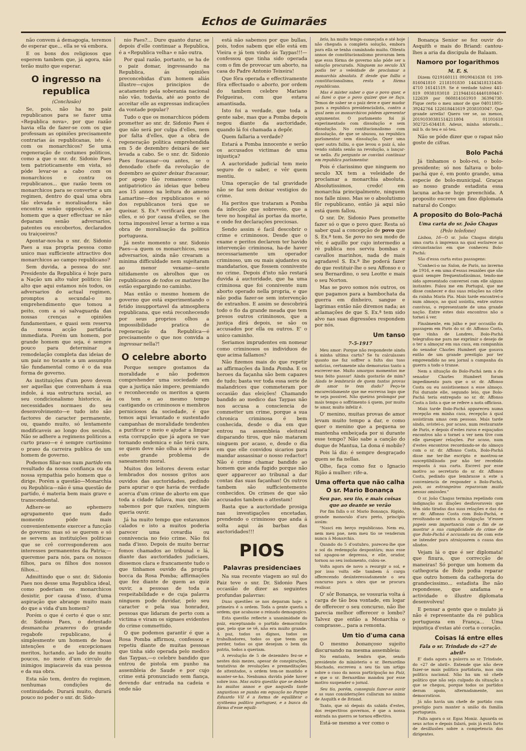Echos de Guimarães
não convem á demagogia, teremos de esperar que... ella se vá embora.
E os bons dos religiosos que esperem tambem que, já agora, não terão muito que esperar.
O ingresso na republica
(Conclusão)
Se, pois, não ha no paiz republicanos para se fazer uma «Republica nova», por que razão havia ella de fazer-se com os que professam as opiniões precisamente contrarias ás republicanas, isto é, com os monarchicos? Se uma regeneração de costumes politicos, como a que o snr. dr. Sidonio Paes tem patrioticamente em vista, só póde levar-se a cabo com os monarchicos e contra os republicanos... que razão teem os monarchicos para se converter a um regimen, dentro do qual uma obra tão elevada e moralisadora não encontra senão opposições, e ao homem que a quer effectuar se não deparam senão adversarios, patentes ou encobertos, declarados ou traiçoeiros?
Apontar-nos-ha o snr. dr. Sidonio Paes a sua propria pessoa como unico mas sufficiente attractivo dos monarchicos ao campo republicano?
Sem duvida, a pessoa do snr. Presidente da Republica é hoje para a Nação um alto valor politico; tão alto que aqui estamos nós todos, os adversarios do actual regimen, promptos a secundal-o no emprehendimento que tomou a peito, com a só salvaguarda das nossas crenças e opiniões fundamentaes, e quasi sem reserva da nossa acção partidaria immediata. Porém um homem, por grande homem que seja, é sempre pouco para determinar a remodelação completa das ideias de um paiz no tocante a um assumpto tão fundamental como é o da sua forma de governo.
As instituições d'um povo devem ser aquellas que convenham á sua indole, á sua estructura social, ao seu condicionalismo historico, ás necessidades normaes do seu desenvolvimento—e tudo isto são factores de caracter permanente, ou, quando muito, só lentamente modificaveis ao longo dos seculos. Não se adhere a regimens politicos a curto praso—e é sempre curtissimo o praso da carreira publica de um homem de governo.
Podemos filiar-nos num partido em resultado da nossa confiança ou da nossa sympathia pelo homem que o dirige. Porém a questão—Monarchia ou Republica—não é uma questão de partido, é materia bem mais grave e transcendental.
Adhere-se ao ephemero agrupamento que num dado momento póde mais convenientemente exercer a funcção de governo; mas só se querem e só se servem as instituições politicas que se crê corresponderem aos interesses permanentes da Patria;—queremse para nós, para os nossos filhos, para os filhos dos nossos filhos...
Admittindo que o snr. dr. Sidonio Paes nos desse uma Republica ideal, como poderiam os monarchicos desistir, por causa d'isso, d'uma aspiração que abrange muito mais do que a vida d'um homem?
Porém o que é certo é que o snr. dr. Sidonio Paes, o detestado desmancha prazeres do grande regabofe republicano, é simplesmente um homem de boas intenções e de excepcionaes meritos, luctando, ao lado de muito poucos, no meio d'um circulo de inimigos impiacaveis da sua pessoa e da sua obra.
Esta não tem, dentro do regimen, nenhumas condições de continuidade. Durará muito, durará pouco no poder o snr. dr. Sido-
nio Paes?... Dure quanto durar, se depois d'elle continuar a Republica, é a «Republica velha» e não outra.
Por qual razão, portanto, se ha de o paiz domar, ingressando na Republica, ás opiniões preconcebidas d'um homem aliás illustre—cujos principios de acatamento pela soberania nacional não vão, todavia, até ao ponto de acceitar elle as expressas indicações da vontade popular?
Tudo o que os monarchicos pódem prometter ao snr. dr. Sidonio Paes é que não será por culpa d'elles, nem por falta d'elles, que a obra de regeneração politica emprehendida em 5 de dezembro deixará de ser levada a cabo. Se o snr. dr. Sidonio Paes fracassar—ou antes, se o denodado chefe da revolução de dezembro se quizer deixar fracassar, por apego tão romanesco como antipatriotico ás ideias que bebeu aos 15 annos na leitura do ameno Lamartine—dos republicanos e só dos republicanos terá que se queixar. S. Ex.ª verificará que com elles, e só por causa d'elles, se lhe torna impossivel levar a termo a sua obra de moralisação da politica portugueza.
Já neste momento o snr. Sidonio Paes—a quem os monarchicos, seus adversarios, ainda não crearam a minima difficuldade nem sujeitaram ao menor vexame—sente nitidamente os abrolhos que os republicanos de todos os matizes lhe estão espargindo no caminho.
Mas então o mesmo homem de governo que está experimentando o fetido insupportavel da atmosphera republicana, que está reconhecendo por seus proprios olhos a impossibilidade pratica de regeneração da Republica—é precisamente o que nos convida a ingressar nella?!
O celebre aborto
Porque sempre gostamos da moralidade e não podemos comprehender uma sociedade em que a justiça não impere, premiando e reconhecendo os meritos a quem os tem e ao mesmo tempo castigando os criminosos e membros perniciosos da sociedade, é que temos aqui levantado e sustentado campanhas de moralidade tendentes a purificar o meio e ajudar a limpar esta corrupção que já agora se vae tornando endemica e não terá cura, se quem deve não olha a sério para este grande problema de saneamento moral.
Muitos dos leitores devem estar lembrados dos nossos gritos aos ouvidos das auctoridades, pedindo para apurar o que havia de verdade acerca d'um crime de aborto em que toda a cidade fallava, mas que, não sabemos por que razões, ninguem queria ouvir.
Já ha muito tempo que estavamos calados e isto a muitos poderia parecer uma covardia ou connivencia no feio crime. Não foi nada d'isso. Depois de muito berrar fomos chamados ao tribunal e lá, diante das auctoridades judiciaes, dissemos clara e francamente tudo o que tinhamos ouvido da propria bocca da Rosa Pomba; affirmações que fez diante de quem as quiz ouvir, a pessoas de toda a respeitabilidade e de cuja palavra ninguem pode duvidar, pelo seu caracter e pela sua honradez, pessoas que lidaram de perto com a victima e viram os signaes evidentes do crime commettido.
O que podemos garantir é que a Rosa Pomba affirmou, confessou e repetiu diante de muitas pessoas que tinha sido operada pelo medico das Taypas,—o celebre bandido que entrou de pistola em punho na assembleia de Saude e por cujo crime está pronunciado sem fiança, devendo dar entrada na cadeia e onde não
está não sabemos por que bullas, pois, todos sabem que elle está em Vieira e já tem vindo ás Taypas!!!—confessou que tinha sido operada com o fim de provocar um aborto, na casa do Padre Antonio Teixeira!
Que fôra operada e effectivamente fôra effectuado o aborto, por ordem do tambem celebre Mariano Felgueiras, com que estava amantisada.
Isto foi a verdade, que toda a gente sabe, mas que a Pomba depois negou diante da auctoridade, quando lá foi chamada a depôr.
Quem fallaria a verdade?
Estará a Pomba innocente e serão os accusados victimas de uma injustiça?
A auctoridade judicial tem meio seguro de o saber, e vêr quem mentiu.
Uma operação de tal gravidade não se faz sem deixar vestigios do crime.
Ha peritos que trataram a Pomba da infecção que sobreveio, que a teve no hospital ás portas da morte, e onde fez declarações preciosas.
Sendo assim é facil descobrir o crime e criminosos. Desde que o exame e peritos declarem ter havido intervenção criminosa, ha-de haver necessariamente um operador criminoso, um ou mais ajudantes ou mandatarios, que fossem connivente no crime. Depois d'isto não restará duvida á auctoridade, que ha uma criminosa que foi connivente num aborto operado nella propria, e que não podia fazer-se sem intervenção de extranhos. E assim se descobrirá todo o fio da grande meada que tem presos outros criminosos, que a justiça dirá depois, se são os accusados por ella ou outros. E' o unico caminho.
Seriamos imprudentes em nomear como criminosos os individuos de que acima fallamos?
Não fizemos mais do que repetir as affirmações da linda Pomba. E os heroes da façanha são bem capazes de tudo; basta ver toda essa serie de malandrices que commeteram por occasião das eleições! Chamando bandido ao medico das Taypas não nos accusa a consciencia de commetter um crime, porque a sua chronica criminosa é bem conhecida, desde o dia em que entrou na assembleia eleitoral disparando tiros, que não mataram ninguem por acaso, e, desde o dia em que elle convidou sicarios para mandar assassinar o nosso redactor! Não é crime chamar bandido ao homem que anda fugido porque não quer apparecer ao tribunal a dar contas das suas façanhas! Os outros tambem são sufficientemente conhecidos. Os crimes de que são accusados tambem o attestam!
Basta que a auctoridade prosiga nas investigações encetadas, prendendo o criminoso que anda á solta aqui ás barbas das auctoridades!!!
PIOS
Palavras presidenciaes
Na sua recente viagem ao sul do Paiz teve o snr. Dr. Sidonio Paes occasião de dizer as seguintes profundas palavras:
Duas questões se nos deparam hoje: a primeira é a ordem. Toda a gente queria a ordem; que acabasse o reinado demagogico.
Esta questão reflecte a unanimidade do paiz, exceptuando o partido democratico que, pelo que se vê, não era muito grande. A paz, todos os dignos, todos os trabalhadores, todos os que teem que perder, todos os que desejam o bem da patria, todos a queriam.
A revolução de 5 de dezembro fez-se e nestes dois mezes, apesar de conspirações, tentativas de revoluções e premeditações de attentados, a ordem tem-se mantido e manter-se-ha. Nenhuma duvida póde haver sobre isso. Mas outra questão que se debate ha muitos annos e que naquella tarde angustiosa se punha em equação no Parque Eduardo VII é a forma de equilibrar o systhema politico portuguez, e a busca da fórma d'esse equili-
brio, ha muito tempo começada e até hoje não chegada a completa solução, embora para ella se tenha caminhado muito. Oitenta annos de constitucionalismo provaram bem que essa fórma de governo não póde ser a solução procurada. Ninguem no seculo XX podia ter a veleidade de proclamar a monarchia absoluta. E desde que falliu o constitucionalismo, resta a fórma republicana.
Mas é mister saber o que o povo quer, e só farei o que o povo quizer que se faça. Temos de saber se o paiz deve e quer mudar para a republica presidencialista, contra a qual nem os monarchicos pódem apresentar argumentos. O parlamento foi já experimentado com dissolução e sem dissolução. No contitucionalismo com dissolução, de que se abusou, na republica parlamentar sem dissolução. Quer uma quer outra falliu, o que levou o paiz á, não vendo sahida senão na revolução, a lançar-se nella. Eu pergunto se conviná continuar em republica parlamentar.
Pois é clarissimo que ninguem no seculo XX tem a veleidade de proclamar a monarchia absoluta. Absolutissimos, credo! em monarchia principalmente, ninguem nos falle nisso. Mas se o absolutismo fôr republicano, então já aqui não está quem fallou.
O snr. Dr. Sidonio Paes promette fazer só o que o povo quer. Resta só saber qual a concepção de povo que S. Ex.ª tem. Se povo no seu modo de vêr, é aquillo por cujo intermedio a ré publica nos serviu bombas e cavallos marinhos, nada de mais agradavel S. Ex.ª lhe poderá fazer do que restituir-lhe o seu Affonso e o seu Bernardino, o seu Leotte e mais o seu Norton.
Mas se povo somos nós outros, os que pagamos para a bambochata da guerra em dinheiro, sangue e lagrimas então não diremos nada; as aclamações de que S. Ex.ª tem sido alvo nas suas digressões respondem por nós.
Um tanso
7-5-1917
Meu amor: Porque não respondeste ainda á minha ultima carta? Se tu calculasses quanto me faz soffrer a falta das tuas noticias, certamente não demorarias tanto a escrever-me. Muito amargos momentos me tens feito passar! Ainda gostarás de mim? Ainda te lembrarás de quem tantas provas de amor te tem dado? Peço-te encarecidamente que me escrevas logo que te seja possivel. Não queiras prolongar por mais tempo o soffrimento á quem, por muito te amar, muito infeliz é.
O' menino, muitas provas de amor levam muito tempo a dar, e como quer o menino que a pequena se mantenha embeiçada por si durante esse tempo? Não sabe a canção do duque de Mantua, La dona é mobile?
Pois lá diz: é sempre desgraçado quem se fia nellas.
Olhe, faça como fez o Ignacio Rijão á mulher: rife-a.
Uma offerta que não calha
O sr. Mario Bonança
Seu pae, seu tio, e mais coisas que ao deante se verão
Por fim falla o sr. Mario Bonança. Rigido, grande monoculo d'aro preto, principia assim:
"Nasci em berço republicano. Nem eu, nem meu pae, nem meu tio se venderam nunca á Monarchia.
Quando do 5 d'outubro, pareceu-lhe que o sol da redempção despontára; mas esse sol apagou-se depressa, e elle, orador, tornou ao seu isolamento, calou-se.
Volta agora de novo a resurgir o sol, e por isso volta elle tambem á carga offerecendo desinteressadamente o seu concurso para a obra que se procura realisar.
O' sôr Bonança, se vossuria volta á carga de tão boa vontade, em logar de offerecer o seu concurso, não lhe parecia melhor offerecer o lombo? Talvez que então a Monarchia o comprasse... para a remonta.
Um tio d'uma cana
O mesmo bonançoso sujeito discursando na mesma assembleia:
No emtanto, lembra que, sendo presidente do ministerio o sr. Bernardino Machado, escreveu a seu tio um artigo sobre o caso da nossa participação no Paiz, e que o sr. Bernardino mandou por esse motivo suspender o jornal.
Seu tio, porém, conseguiu fazer-se ouvir e as suas considerações callaram no animo de Asquith e de Briand.
Tanto, que só depois da sahida d'estes, dos respectivos governos, é que a nossa entrada na guerra se tornou effectiva.
Está-se mesmo a ver como o
Bonança Senior se fez ouvir do Asquith e mais do Briand: cantou-lhes a aria da discipula de Balaam.
Namoro por logarithmos
M. E. S.
Dizem 0219160111 0919041638 01 199-816041810 2118101830 1443418131436-4710 16141519. Se é verdade talvez 441-819 0938103018 2119441614440180447-122639 por 060814161910 36394730. Fique certo o meu amor de que 04011805-39242764 122618441619 2038103047. Que grande arrelia! Quero ver se, ao menos, 20191030381514211804 01101618 302725-634418. Adeus, minha adorada... mil b. do teu e só teu.
Não se póde dizer que o rapaz não goste de cifras.
Bolo Pachá
Já tinhamos o bolo-rei, o bolo-presidente; só nos faltava o bolo-pachá que é, em ponto grande, uma especie de bolo-municipal. Graças ao nosso grande estadista essa lacuna acha-se hoje preenchida. A proposito escreve um fino diplomata natural do Congo:
A proposito do Bolo-Pachá
Uma carta do sr. João Chagas
(Pelo telefone)
Lisboa, 16—O sr. João Chagas dirigiu uma carta á imprensa na qual esclarece as circunstancias em que conheceu Bolo-Pachá:
São d'essa carta estas passagens:
"Conheci-o no Salon, de Paris, no inverno de 1916, e em uma d'essas reuniões que são quasi sempre frequentadissimas, tendo-me sido apresentado conversei com elle alguns instantes. Falou me em Portugal, que me disse conhecer e das suas relações na côrte da rainha Maria Pia. Mais tarde encontrei-o num almoço, ao qual assistiu, entre outros convivas, o representante de uma grande nação. Entre estes dois encontros não o tornei á ver.
Finalmente, em julho e por occasião da passagem em Paris do sr. dr. Affonso Costa, que vinha de Londres, Bolo-Pachá telegrafou-me para me exprimir o desejo de o ter a almoçar em sua casa, em companhia do senador Charles Humbert que gosava então de um grande prestigio por ter empreendido no seu jornal a campanha da guerra a todo o transe.
Nem a situação do Bolo-Pachá nem a do senador Charles Humbert foram impedimento para que o sr. dr. Affonso Costa ou eu assistissemos a esse almoço. Foi durante elle, segundo leio, que Bolo-Pachá teria entregado ao sr. dr. Affonso Costa a lista a que se refere a nota officiosa.
Mais tarde Bolo-Pachá appareceu numa recepção em minha casa, recepção á qual assistiram umas cem pessoas. Mais tarde ainda, avistei-o, por acaso, num restaurante de Paris, e depois d'estes raros e espaçados encontros não o tornei a ver nem tive com elle quesquer relações. Por acaso, num d'estes encontros recordando-se do almoço com o sr. dr. Affonso Costa, Bolo-Pachá disse me ter-lhe escripto e mostrou-se susceptibilisado por não ter recebido resposta á sua carta. Escrevi por esse motivo ao secretario do sr. dr. Affonso Costa, pedindo que lembrasse a este a conveniencia de responder a Bolo-Pachá, pois, os estrangeiros reparavam muito nessas omissões."
O sr. João Chagas termina repelindo com indignação as illações desfavoraveis que têm sido tiradas das suas relações e das do sr. dr. Affonso Costa com Bolo-Pachá, e revoltando-se contra a divulgação "d'esses papeis sem importancia com o fim de se mostrar a sua cumplicidade do crime de que Bolo-Pachá é accusado ou de com este se intender para atraiçoarem a causa dos aliados.
Vejam lá o que é ser diplomata! que finura, que correcção de maneiras! Só porque um homem da cathegoria de Bolo podia reparar que outro homem da cathegoria do grandecissimo... estadista lhe não repondesse, que azafama e actividade o illustre diplomata desenvolveu!
E pensar a gente que o mulato já não é representante da ré publica portugueza em França... Uma injustiça d'estas até corta o coração.
Coisas lá entre elles
Fala o sr. Trindade do «27 de abril»
E' dada agora a palavra ao sr. Trindade, do «27 de abril». Entende que não deve fazer-se mais politica partidaria, mas sim politica nacional. Não ha um só chefe politico que não seja culpado da situação a que se chegou, porque todos os partidos deram apoio, alternadamente, aos democraticos.
Já não havia um chefe de partido com prestigio para manter a união da familia portugueza.
Falta agora o sr. Egas Moniz. Aguarda os seus actos e depois falará, pois já está farto de desillusões sobre a competencia dos dirigentes.